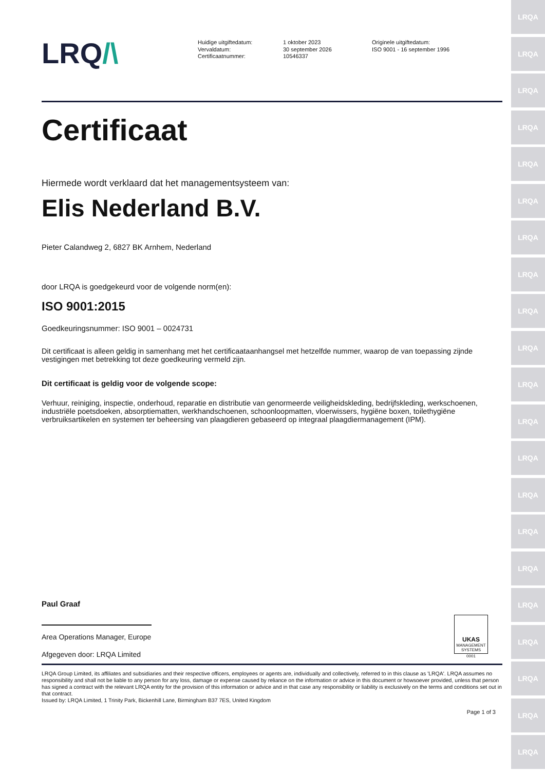LRQA
LRQA
LRQA
LRQA
LRQA
LRQA
LRQA
LRQA
LRQA
LRQA
LRQA
LRQA
LRQA
LRQA
LRQA
LRQA
LRQA
LRQA
LRQA
LRQA
LRQA
LRQ/\
Huidige uitgiftedatum:
Vervaldatum:
Certificaatnummer:
1 oktober 2023
30 september 2026
10546337
Originele uitgiftedatum:
ISO 9001 - 16 september 1996
Certificaat
Hiermede wordt verklaard dat het managementsysteem van:
Elis Nederland B.V.
Pieter Calandweg 2, 6827 BK Arnhem, Nederland
door LRQA is goedgekeurd voor de volgende norm(en):
ISO 9001:2015
Goedkeuringsnummer: ISO 9001 – 0024731
Dit certificaat is alleen geldig in samenhang met het certificaataanhangsel met hetzelfde nummer, waarop de van toepassing zijnde vestigingen met betrekking tot deze goedkeuring vermeld zijn.
Dit certificaat is geldig voor de volgende scope:
Verhuur, reiniging, inspectie, onderhoud, reparatie en distributie van genormeerde veiligheidskleding, bedrijfskleding, werkschoenen, industriële poetsdoeken, absorptiematten, werkhandschoenen, schoonloopmatten, vloerwissers, hygiëne boxen, toilethygiëne verbruiksartikelen en systemen ter beheersing van plaagdieren gebaseerd op integraal plaagdiermanagement (IPM).
Paul Graaf
Area Operations Manager, Europe
Afgegeven door: LRQA Limited
UKAS
MANAGEMENT
SYSTEMS
0001
LRQA Group Limited, its affiliates and subsidiaries and their respective officers, employees or agents are, individually and collectively, referred to in this clause as 'LRQA'. LRQA assumes no responsibility and shall not be liable to any person for any loss, damage or expense caused by reliance on the information or advice in this document or howsoever provided, unless that person has signed a contract with the relevant LRQA entity for the provision of this information or advice and in that case any responsibility or liability is exclusively on the terms and conditions set out in that contract.
Issued by: LRQA Limited, 1 Trinity Park, Bickenhill Lane, Birmingham B37 7ES, United Kingdom
Page 1 of 3